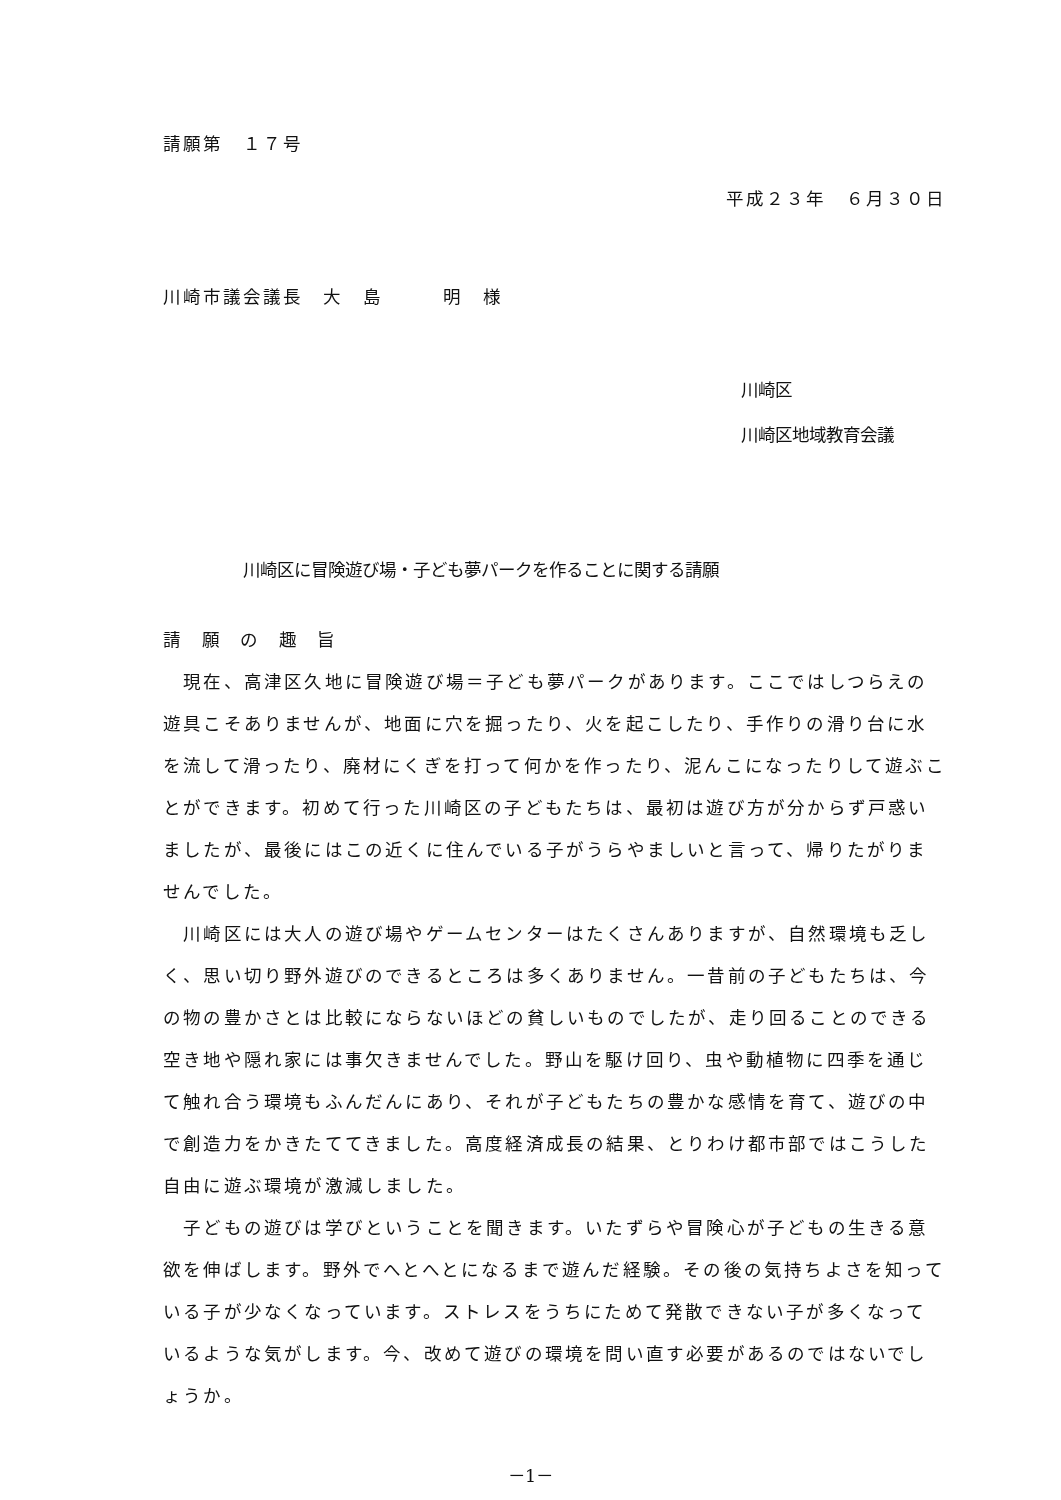請願第　１７号
平成２３年　６月３０日
川崎市議会議長　大　島　　　明　様
川崎区
川崎区地域教育会議
川崎区に冒険遊び場・子ども夢パークを作ることに関する請願
請 願 の 趣 旨
　現在、高津区久地に冒険遊び場＝子ども夢パークがあります。ここではしつらえの遊具こそありませんが、地面に穴を掘ったり、火を起こしたり、手作りの滑り台に水を流して滑ったり、廃材にくぎを打って何かを作ったり、泥んこになったりして遊ぶことができます。初めて行った川崎区の子どもたちは、最初は遊び方が分からず戸惑いましたが、最後にはこの近くに住んでいる子がうらやましいと言って、帰りたがりませんでした。
　川崎区には大人の遊び場やゲームセンターはたくさんありますが、自然環境も乏しく、思い切り野外遊びのできるところは多くありません。一昔前の子どもたちは、今の物の豊かさとは比較にならないほどの貧しいものでしたが、走り回ることのできる空き地や隠れ家には事欠きませんでした。野山を駆け回り、虫や動植物に四季を通じて触れ合う環境もふんだんにあり、それが子どもたちの豊かな感情を育て、遊びの中で創造力をかきたててきました。高度経済成長の結果、とりわけ都市部ではこうした自由に遊ぶ環境が激減しました。
　子どもの遊びは学びということを聞きます。いたずらや冒険心が子どもの生きる意欲を伸ばします。野外でへとへとになるまで遊んだ経験。その後の気持ちよさを知っている子が少なくなっています。ストレスをうちにためて発散できない子が多くなっているような気がします。今、改めて遊びの環境を問い直す必要があるのではないでしょうか。
－1－